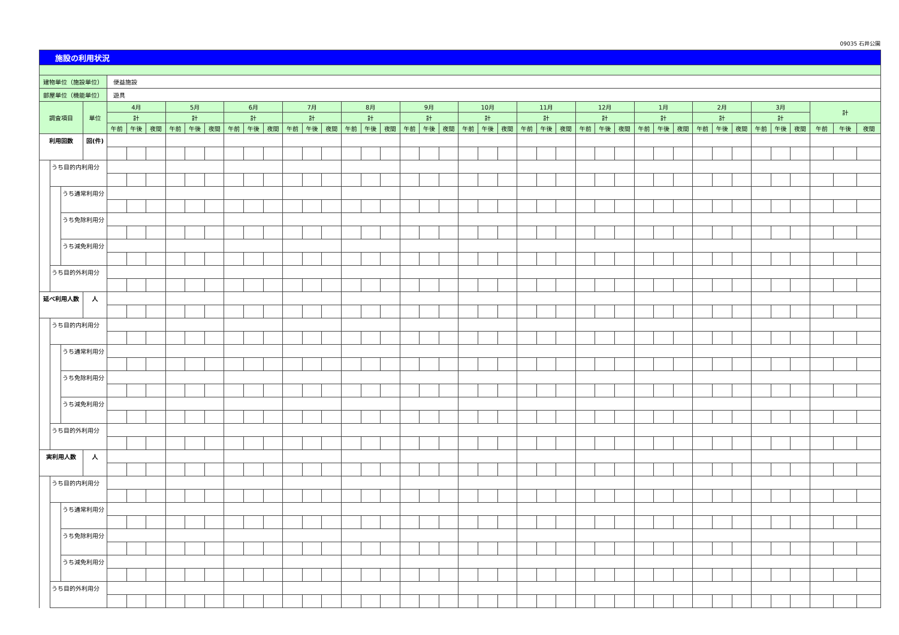09035 石井公園
| 施設の利用状況 | | | | | | | | | | | | | | | | | | | | | | | | | | | | | | | | | | | | | | | | | | |
| 建物単位（施設単位） | | | | 便益施設 | | | | | | | | | | | | | | | | | | | | | | | | | | | | | | | | | | | | | | |
| 部屋単位（機能単位） | | | | 遊具 | | | | | | | | | | | | | | | | | | | | | | | | | | | | | | | | | | | | | | |
| 調査項目 | | | 単位 | 4月 | | | 5月 | | | 6月 | | | 7月 | | | 8月 | | | 9月 | | | 10月 | | | 11月 | | | 12月 | | | 1月 | | | 2月 | | | 3月 | | | 計 | | |
| | | | | 計 | | | 計 | | | 計 | | | 計 | | | 計 | | | 計 | | | 計 | | | 計 | | | 計 | | | 計 | | | 計 | | | 計 | | | | | |
| | | | | 午前 | 午後 | 夜間 | 午前 | 午後 | 夜間 | 午前 | 午後 | 夜間 | 午前 | 午後 | 夜間 | 午前 | 午後 | 夜間 | 午前 | 午後 | 夜間 | 午前 | 午後 | 夜間 | 午前 | 午後 | 夜間 | 午前 | 午後 | 夜間 | 午前 | 午後 | 夜間 | 午前 | 午後 | 夜間 | 午前 | 午後 | 夜間 | 午前 | 午後 | 夜間 |
| 利用回数 | | | 回(件) | | | | | | | | | | | | | | | | | | | | | | | | | | | | | | | | | | | | | | | |
| | うち目的内利用分 | | | | | | | | | | | | | | | | | | | | | | | | | | | | | | | | | | | | | | | | | |
| | | うち通常利用分 | | | | | | | | | | | | | | | | | | | | | | | | | | | | | | | | | | | | | | | | |
| | | うち免除利用分 | | | | | | | | | | | | | | | | | | | | | | | | | | | | | | | | | | | | | | | | |
| | | うち減免利用分 | | | | | | | | | | | | | | | | | | | | | | | | | | | | | | | | | | | | | | | | |
| | うち目的外利用分 | | | | | | | | | | | | | | | | | | | | | | | | | | | | | | | | | | | | | | | | | |
| 延べ利用人数 | | | 人 | | | | | | | | | | | | | | | | | | | | | | | | | | | | | | | | | | | | | | | |
| | うち目的内利用分 | | | | | | | | | | | | | | | | | | | | | | | | | | | | | | | | | | | | | | | | | |
| | | うち通常利用分 | | | | | | | | | | | | | | | | | | | | | | | | | | | | | | | | | | | | | | | | |
| | | うち免除利用分 | | | | | | | | | | | | | | | | | | | | | | | | | | | | | | | | | | | | | | | | |
| | | うち減免利用分 | | | | | | | | | | | | | | | | | | | | | | | | | | | | | | | | | | | | | | | | |
| | うち目的外利用分 | | | | | | | | | | | | | | | | | | | | | | | | | | | | | | | | | | | | | | | | | |
| 実利用人数 | | | 人 | | | | | | | | | | | | | | | | | | | | | | | | | | | | | | | | | | | | | | | |
| | うち目的内利用分 | | | | | | | | | | | | | | | | | | | | | | | | | | | | | | | | | | | | | | | | | |
| | | うち通常利用分 | | | | | | | | | | | | | | | | | | | | | | | | | | | | | | | | | | | | | | | | |
| | | うち免除利用分 | | | | | | | | | | | | | | | | | | | | | | | | | | | | | | | | | | | | | | | | |
| | | うち減免利用分 | | | | | | | | | | | | | | | | | | | | | | | | | | | | | | | | | | | | | | | | |
| | うち目的外利用分 | | | | | | | | | | | | | | | | | | | | | | | | | | | | | | | | | | | | | | | | | |